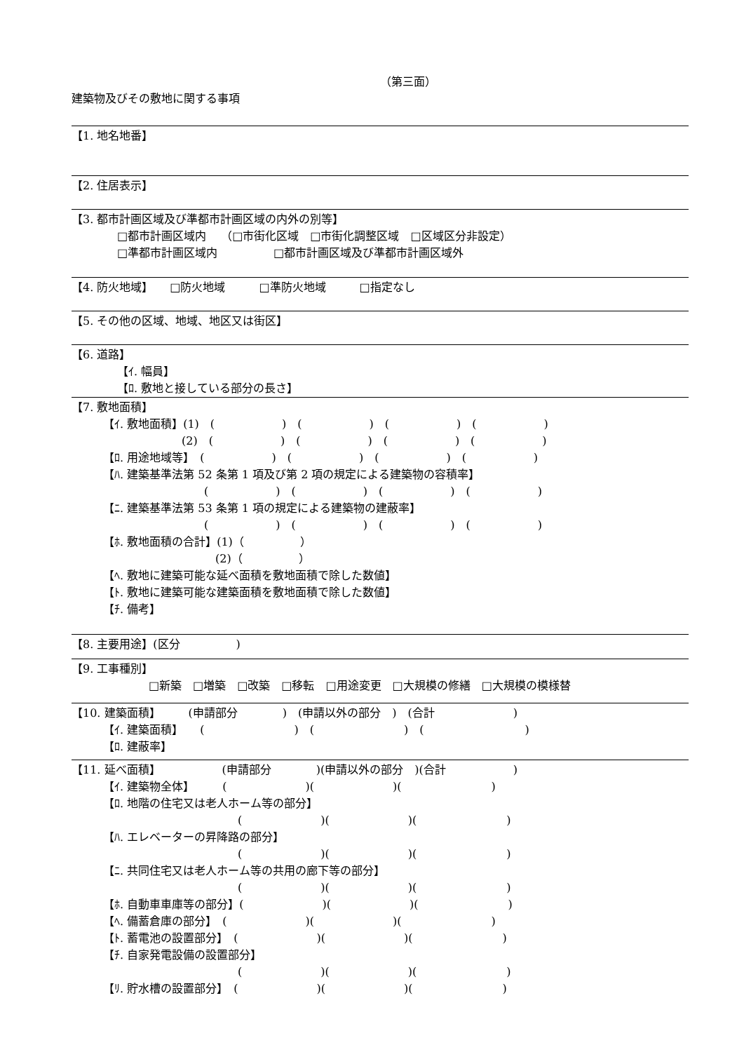（第三面）
建築物及びその敷地に関する事項
【1. 地名地番】
【2. 住居表示】
【3. 都市計画区域及び準都市計画区域の内外の別等】
□都市計画区域内　 （□市街化区域　□市街化調整区域　□区域区分非設定）
□準都市計画区域内　　　　　□都市計画区域及び準都市計画区域外
【4. 防火地域】　　□防火地域　　　□準防火地域　　　□指定なし
【5. その他の区域、地域、地区又は街区】
【6. 道路】
【ｲ. 幅員】
【ﾛ. 敷地と接している部分の長さ】
【7. 敷地面積】
【ｲ. 敷地面積】(1)　(　　　　　　)　(　　　　　　)　(　　　　　　)　(　　　　　　)
　　　　　　　(2)　(　　　　　　)　(　　　　　　)　(　　　　　　)　(　　　　　　)
【ﾛ. 用途地域等】　(　　　　　　)　(　　　　　　)　(　　　　　　)　(　　　　　　)
【ﾊ. 建築基準法第 52 条第 1 項及び第 2 項の規定による建築物の容積率】
　　　　　　　　　(　　　　　　)　(　　　　　　)　(　　　　　　)　(　　　　　　)
【ﾆ. 建築基準法第 53 条第 1 項の規定による建築物の建蔽率】
　　　　　　　　　(　　　　　　)　(　　　　　　)　(　　　　　　)　(　　　　　　)
【ﾎ. 敷地面積の合計】(1)（　　　　　）
　　　　　　　　　　(2)（　　　　　）
【ﾍ. 敷地に建築可能な延べ面積を敷地面積で除した数値】
【ﾄ. 敷地に建築可能な建築面積を敷地面積で除した数値】
【ﾁ. 備考】
【8. 主要用途】(区分　　　　　)
【9. 工事種別】
□新築　□増築　□改築　□移転　□用途変更　□大規模の修繕　□大規模の模様替
【10. 建築面積】　　　(申請部分　　　　)　(申請以外の部分　)　(合計　　　　　　　)
【ｲ. 建築面積】　　(　　　　　　　　)　(　　　　　　　　)　(　　　　　　　　　)
【ﾛ. 建蔽率】
【11. 延べ面積】　　　　　　(申請部分　　　　)(申請以外の部分　)(合計　　　　　　)
【ｲ. 建築物全体】　　　(　　　　　　　)(　　　　　　　)(　　　　　　　　)
【ﾛ. 地階の住宅又は老人ホーム等の部分】
　　　　　　　　　　　　(　　　　　　　)(　　　　　　　)(　　　　　　　　)
【ﾊ. エレベーターの昇降路の部分】
　　　　　　　　　　　　(　　　　　　　)(　　　　　　　)(　　　　　　　　)
【ﾆ. 共同住宅又は老人ホーム等の共用の廊下等の部分】
　　　　　　　　　　　　(　　　　　　　)(　　　　　　　)(　　　　　　　　)
【ﾎ. 自動車車庫等の部分】(　　　　　　　)(　　　　　　　)(　　　　　　　　)
【ﾍ. 備蓄倉庫の部分】　(　　　　　　　)(　　　　　　　)(　　　　　　　　)
【ﾄ. 蓄電池の設置部分】　(　　　　　　　)(　　　　　　　)(　　　　　　　　)
【ﾁ. 自家発電設備の設置部分】
　　　　　　　　　　　　(　　　　　　　)(　　　　　　　)(　　　　　　　　)
【ﾘ. 貯水槽の設置部分】　(　　　　　　　)(　　　　　　　)(　　　　　　　　)